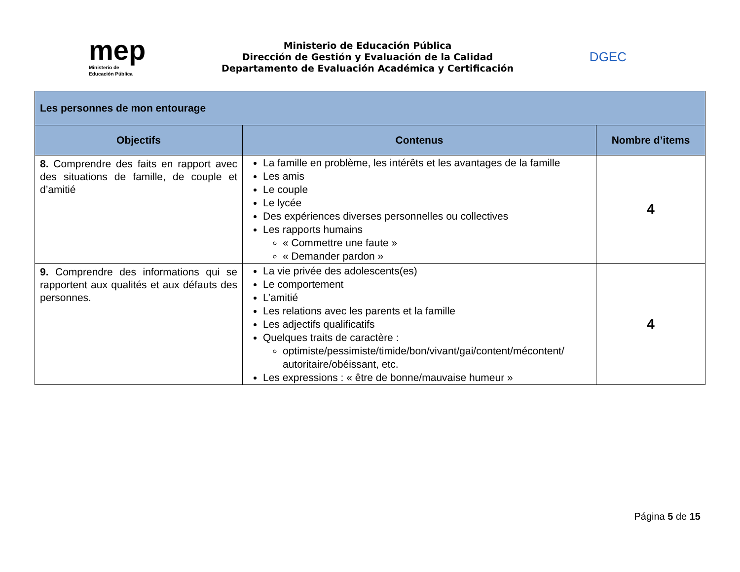mep
Ministerio de
Educación Pública
Ministerio de Educación Pública
Dirección de Gestión y Evaluación de la Calidad
Departamento de Evaluación Académica y Certificación
DGEC
| Les personnes de mon entourage | | |
| --- | --- | --- |
| Objectifs | Contenus | Nombre d’items |
| 8. Comprendre des faits en rapport avec des situations de famille, de couple et d’amitié | La famille en problème, les intérêts et les avantages de la famille Les amis Le couple Le lycée Des expériences diverses personnelles ou collectives Les rapports humains « Commettre une faute » « Demander pardon » | 4 |
| 9. Comprendre des informations qui se rapportent aux qualités et aux défauts des personnes. | La vie privée des adolescents(es) Le comportement L’amitié Les relations avec les parents et la famille Les adjectifs qualificatifs Quelques traits de caractère : optimiste/pessimiste/timide/bon/vivant/gai/content/mécontent/ autoritaire/obéissant, etc. Les expressions : « être de bonne/mauvaise humeur » | 4 |
Página 5 de 15